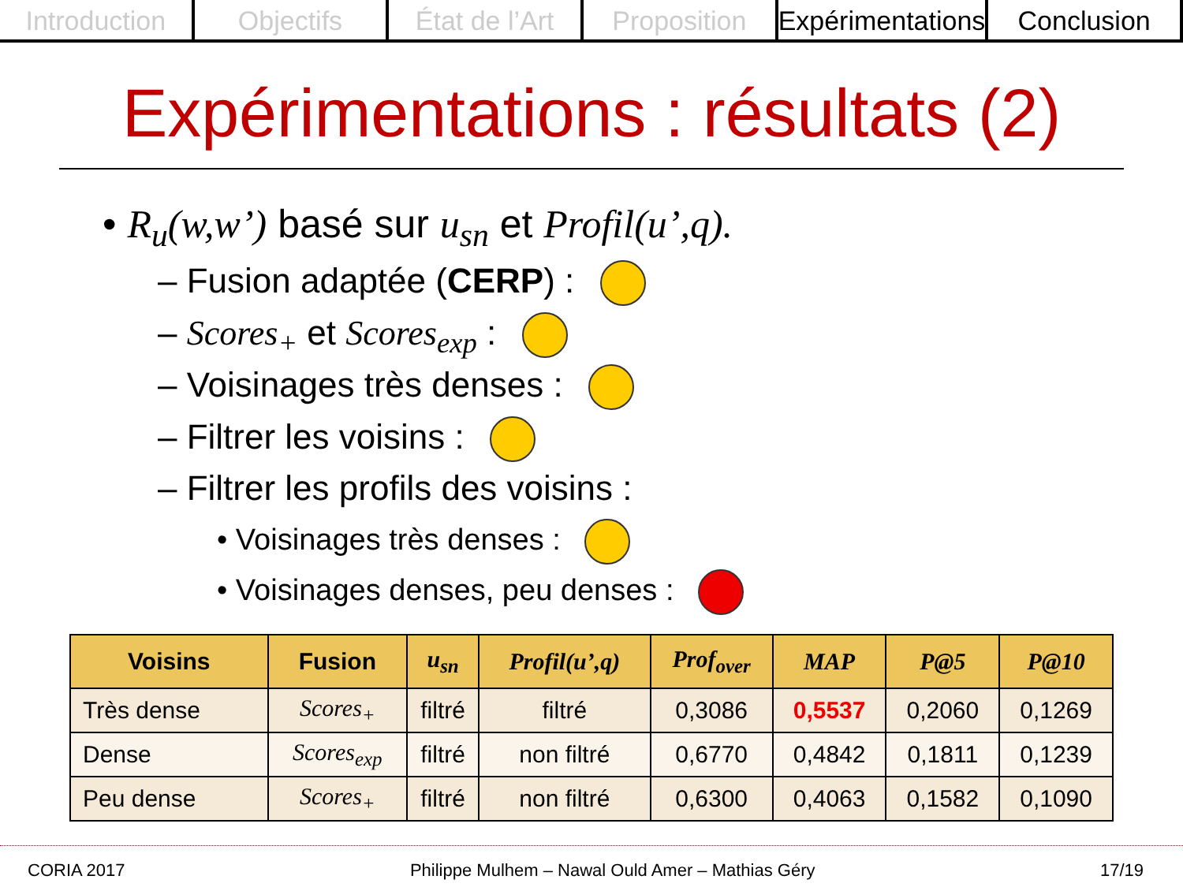Introduction Objectifs État de l’Art Proposition Expérimentations Conclusion
Expérimentations : résultats (2)
• R<sub>u</sub>(w,w’) basé sur u<sub>sn</sub> et Profil(u’,q).
– Fusion adaptée (CERP) :
– Scores<sub>+</sub> et Scores<sub>exp</sub> :
– Voisinages très denses :
– Filtrer les voisins :
– Filtrer les profils des voisins :
• Voisinages très denses :
• Voisinages denses, peu denses :
| Voisins | Fusion | u<sub>sn</sub> | Profil(u’,q) | Prof<sub>over</sub> | MAP | P@5 | P@10 |
| --- | --- | --- | --- | --- | --- | --- | --- |
| Très dense | Scores<sub>+</sub> | filtré | filtré | 0,3086 | 0,5537 | 0,2060 | 0,1269 |
| Dense | Scores<sub>exp</sub> | filtré | non filtré | 0,6770 | 0,4842 | 0,1811 | 0,1239 |
| Peu dense | Scores<sub>+</sub> | filtré | non filtré | 0,6300 | 0,4063 | 0,1582 | 0,1090 |
CORIA 2017 Philippe Mulhem – Nawal Ould Amer – Mathias Géry 17/19